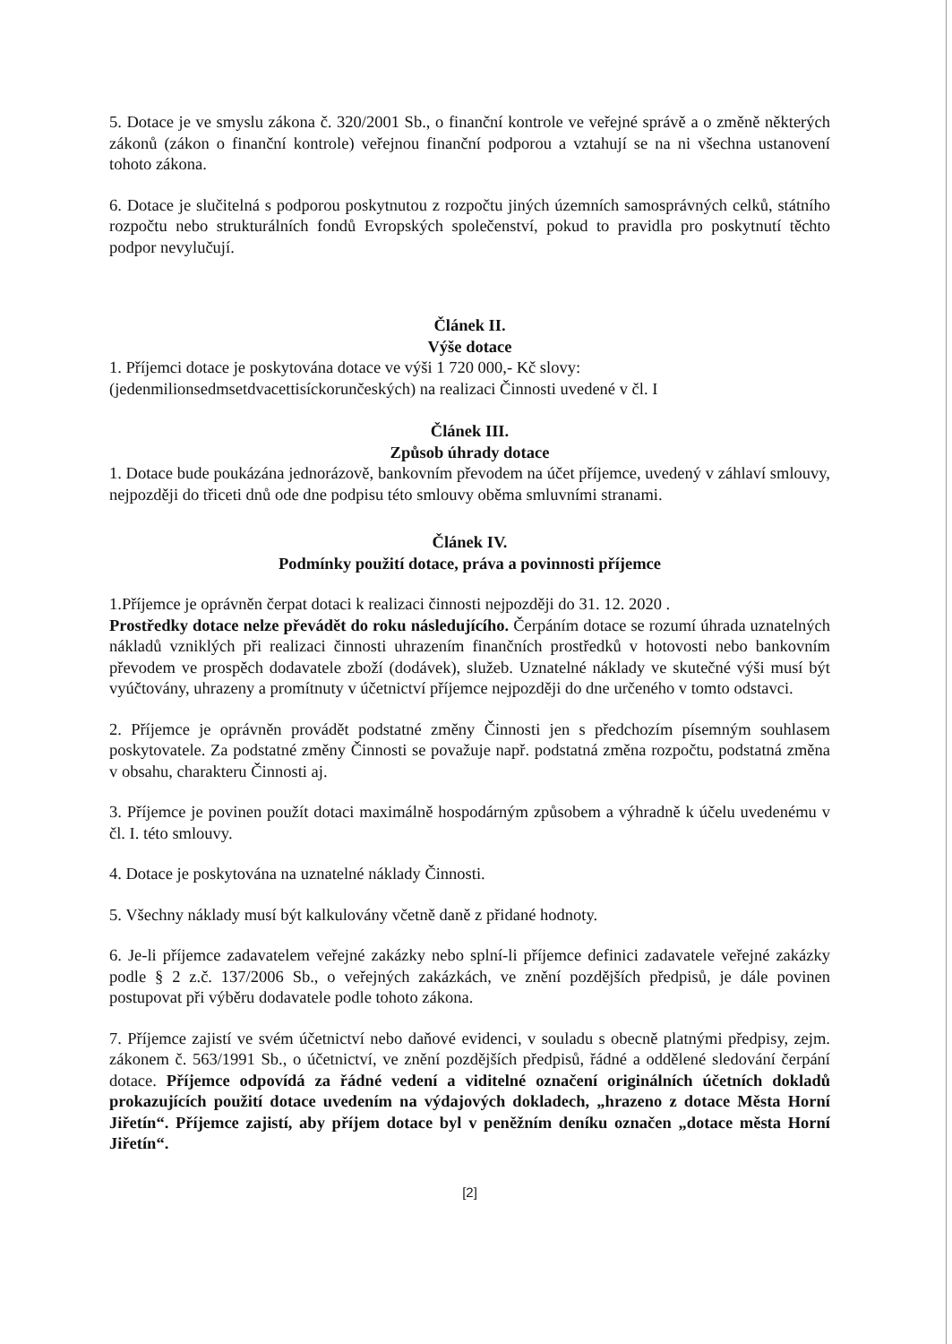5. Dotace je ve smyslu zákona č. 320/2001 Sb., o finanční kontrole ve veřejné správě a o změně některých zákonů (zákon o finanční kontrole) veřejnou finanční podporou a vztahují se na ni všechna ustanovení tohoto zákona.
6. Dotace je slučitelná s podporou poskytnutou z rozpočtu jiných územních samosprávných celků, státního rozpočtu nebo strukturálních fondů Evropských společenství, pokud to pravidla pro poskytnutí těchto podpor nevylučují.
Článek II.
Výše dotace
1. Příjemci dotace je poskytována dotace ve výši 1 720 000,- Kč slovy:
(jedenmilionsedmsetdvacettisíckorunčeských) na realizaci Činnosti uvedené v čl. I
Článek III.
Způsob úhrady dotace
1. Dotace bude poukázána jednorázově, bankovním převodem na účet příjemce, uvedený v záhlaví smlouvy, nejpozději do třiceti dnů ode dne podpisu této smlouvy oběma smluvními stranami.
Článek IV.
Podmínky použití dotace, práva a povinnosti příjemce
1.Příjemce je oprávněn čerpat dotaci k realizaci činnosti nejpozději do 31. 12. 2020 .
Prostředky dotace nelze převádět do roku následujícího. Čerpáním dotace se rozumí úhrada uznatelných nákladů vzniklých při realizaci činnosti uhrazením finančních prostředků v hotovosti nebo bankovním převodem ve prospěch dodavatele zboží (dodávek), služeb. Uznatelné náklady ve skutečné výši musí být vyúčtovány, uhrazeny a promítnuty v účetnictví příjemce nejpozději do dne určeného v tomto odstavci.
2. Příjemce je oprávněn provádět podstatné změny Činnosti jen s předchozím písemným souhlasem poskytovatele. Za podstatné změny Činnosti se považuje např. podstatná změna rozpočtu, podstatná změna v obsahu, charakteru Činnosti aj.
3. Příjemce je povinen použít dotaci maximálně hospodárným způsobem a výhradně k účelu uvedenému v čl. I. této smlouvy.
4. Dotace je poskytována na uznatelné náklady Činnosti.
5. Všechny náklady musí být kalkulovány včetně daně z přidané hodnoty.
6. Je-li příjemce zadavatelem veřejné zakázky nebo splní-li příjemce definici zadavatele veřejné zakázky podle § 2 z.č. 137/2006 Sb., o veřejných zakázkách, ve znění pozdějších předpisů, je dále povinen postupovat při výběru dodavatele podle tohoto zákona.
7. Příjemce zajistí ve svém účetnictví nebo daňové evidenci, v souladu s obecně platnými předpisy, zejm. zákonem č. 563/1991 Sb., o účetnictví, ve znění pozdějších předpisů, řádné a oddělené sledování čerpání dotace. Příjemce odpovídá za řádné vedení a viditelné označení originálních účetních dokladů prokazujících použití dotace uvedením na výdajových dokladech, „hrazeno z dotace Města Horní Jiřetín“. Příjemce zajistí, aby příjem dotace byl v peněžním deníku označen „dotace města Horní Jiřetín“.
[2]